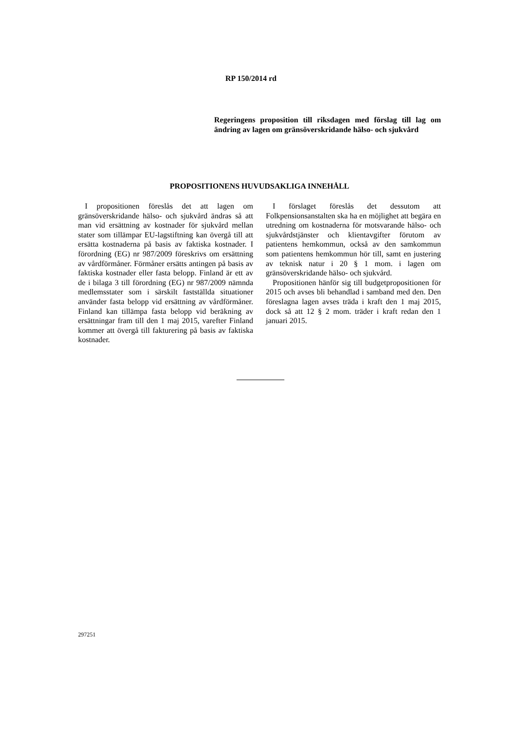RP 150/2014 rd
Regeringens proposition till riksdagen med förslag till lag om ändring av lagen om gränsöverskridande hälso- och sjukvård
PROPOSITIONENS HUVUDSAKLIGA INNEHÅLL
I propositionen föreslås det att lagen om gränsöverskridande hälso- och sjukvård ändras så att man vid ersättning av kostnader för sjukvård mellan stater som tillämpar EU-lagstiftning kan övergå till att ersätta kostnaderna på basis av faktiska kostnader. I förordning (EG) nr 987/2009 föreskrivs om ersättning av vårdförmåner. Förmåner ersätts antingen på basis av faktiska kostnader eller fasta belopp. Finland är ett av de i bilaga 3 till förordning (EG) nr 987/2009 nämnda medlemsstater som i särskilt fastställda situationer använder fasta belopp vid ersättning av vårdförmåner. Finland kan tillämpa fasta belopp vid beräkning av ersättningar fram till den 1 maj 2015, varefter Finland kommer att övergå till fakturering på basis av faktiska kostnader.
I förslaget föreslås det dessutom att Folkpensionsanstalten ska ha en möjlighet att begära en utredning om kostnaderna för motsvarande hälso- och sjukvårdstjänster och klientavgifter förutom av patientens hemkommun, också av den samkommun som patientens hemkommun hör till, samt en justering av teknisk natur i 20 § 1 mom. i lagen om gränsöverskridande hälso- och sjukvård.
Propositionen hänför sig till budgetpropositionen för 2015 och avses bli behandlad i samband med den. Den föreslagna lagen avses träda i kraft den 1 maj 2015, dock så att 12 § 2 mom. träder i kraft redan den 1 januari 2015.
297251